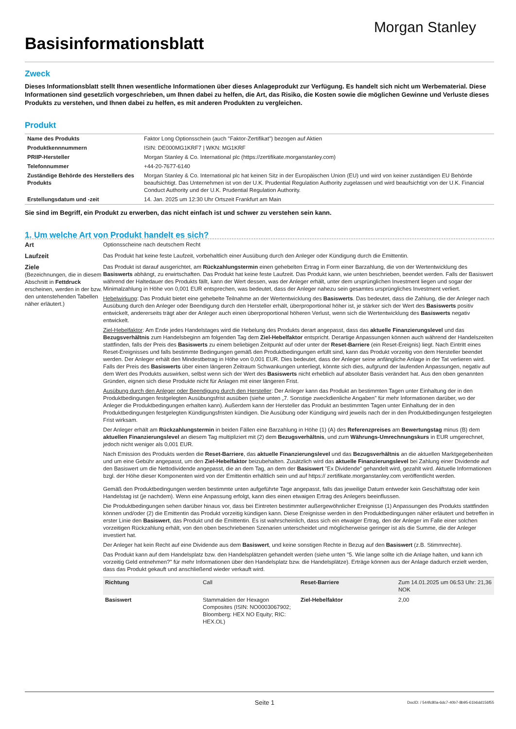Basisinformationsblatt
Morgan Stanley
Zweck
Dieses Informationsblatt stellt Ihnen wesentliche Informationen über dieses Anlageprodukt zur Verfügung. Es handelt sich nicht um Werbematerial. Diese Informationen sind gesetzlich vorgeschrieben, um Ihnen dabei zu helfen, die Art, das Risiko, die Kosten sowie die möglichen Gewinne und Verluste dieses Produkts zu verstehen, und Ihnen dabei zu helfen, es mit anderen Produkten zu vergleichen.
Produkt
| Name des Produkts | Faktor Long Optionsschein (auch "Faktor-Zertifikat") bezogen auf Aktien |
| Produktkennnummern | ISIN: DE000MG1KRF7 / WKN: MG1KRF |
| PRIIP-Hersteller | Morgan Stanley & Co. International plc (https://zertifikate.morganstanley.com) |
| Telefonnummer | +44-20-7677-6140 |
| Zuständige Behörde des Herstellers des Produkts | Morgan Stanley & Co. International plc hat keinen Sitz in der Europäischen Union (EU) und wird von keiner zuständigen EU Behörde beaufsichtigt. Das Unternehmen ist von der U.K. Prudential Regulation Authority zugelassen und wird beaufsichtigt von der U.K. Financial Conduct Authority und der U.K. Prudential Regulation Authority. |
| Erstellungsdatum und -zeit | 14. Jan. 2025 um 12:30 Uhr Ortszeit Frankfurt am Main |
Sie sind im Begriff, ein Produkt zu erwerben, das nicht einfach ist und schwer zu verstehen sein kann.
1. Um welche Art von Produkt handelt es sich?
Art Optionsscheine nach deutschem Recht
Laufzeit Das Produkt hat keine feste Laufzeit, vorbehaltlich einer Ausübung durch den Anleger oder Kündigung durch die Emittentin.
Ziele
(Bezeichnungen, die in diesem Abschnitt in Fettdruck erscheinen, werden in der bzw. den untenstehenden Tabellen näher erläutert.)
Das Produkt ist darauf ausgerichtet, am Rückzahlungstermin einen gehebelten Ertrag in Form einer Barzahlung, die von der Wertentwicklung des Basiswerts abhängt, zu erwirtschaften. Das Produkt hat keine feste Laufzeit. Das Produkt kann, wie unten beschrieben, beendet werden. Falls der Basiswert während der Haltedauer des Produkts fällt, kann der Wert dessen, was der Anleger erhält, unter dem ursprünglichen Investment liegen und sogar der Minimalzahlung in Höhe von 0,001 EUR entsprechen, was bedeutet, dass der Anleger nahezu sein gesamtes ursprüngliches Investment verliert.
Hebelwirkung: Das Produkt bietet eine gehebelte Teilnahme an der Wertentwicklung des Basiswerts. Das bedeutet, dass die Zahlung, die der Anleger nach Ausübung durch den Anleger oder Beendigung durch den Hersteller erhält, überproportional höher ist, je stärker sich der Wert des Basiswerts positiv entwickelt, andererseits trägt aber der Anleger auch einen überproportional höheren Verlust, wenn sich die Wertentwicklung des Basiswerts negativ entwickelt.
Ziel-Hebelfaktor: Am Ende jedes Handelstages wird die Hebelung des Produkts derart angepasst, dass das aktuelle Finanzierungslevel und das Bezugsverhältnis zum Handelsbeginn am folgenden Tag dem Ziel-Hebelfaktor entspricht. Derartige Anpassungen können auch während der Handelszeiten stattfinden, falls der Preis des Basiswerts zu einem beliebigen Zeitpunkt auf oder unter der Reset-Barriere (ein Reset-Ereignis) liegt. Nach Eintritt eines Reset-Ereignisses und falls bestimmte Bedingungen gemäß den Produktbedingungen erfüllt sind, kann das Produkt vorzeitig von dem Hersteller beendet werden. Der Anleger erhält den Mindestbetrag in Höhe von 0,001 EUR. Dies bedeutet, dass der Anleger seine anfängliche Anlage in der Tat verlieren wird. Falls der Preis des Basiswerts über einen längeren Zeitraum Schwankungen unterliegt, könnte sich dies, aufgrund der laufenden Anpassungen, negativ auf dem Wert des Produkts auswirken, selbst wenn sich der Wert des Basiswerts nicht erheblich auf absoluter Basis verändert hat. Aus den oben genannten Gründen, eignen sich diese Produkte nicht für Anlagen mit einer längeren Frist.
Ausübung durch den Anleger oder Beendigung durch den Hersteller: Der Anleger kann das Produkt an bestimmten Tagen unter Einhaltung der in den Produktbedingungen festgelegten Ausübungsfrist ausüben (siehe unten „7. Sonstige zweckdienliche Angaben" für mehr Informationen darüber, wo der Anleger die Produktbedingungen erhalten kann). Außerdem kann der Hersteller das Produkt an bestimmten Tagen unter Einhaltung der in den Produktbedingungen festgelegten Kündigungsfristen kündigen. Die Ausübung oder Kündigung wird jeweils nach der in den Produktbedingungen festgelegten Frist wirksam.
Der Anleger erhält am Rückzahlungstermin in beiden Fällen eine Barzahlung in Höhe (1) (A) des Referenzpreises am Bewertungstag minus (B) dem aktuellen Finanzierungslevel an diesem Tag multipliziert mit (2) dem Bezugsverhältnis, und zum Währungs-Umrechnungskurs in EUR umgerechnet, jedoch nicht weniger als 0,001 EUR.
Nach Emission des Produkts werden die Reset-Barriere, das aktuelle Finanzierungslevel und das Bezugsverhältnis an die aktuellen Marktgegebenheiten und um eine Gebühr angepasst, um den Ziel-Hebelfaktor beizubehalten. Zusätzlich wird das aktuelle Finanzierungslevel bei Zahlung einer Dividende auf den Basiswert um die Nettodividende angepasst, die an dem Tag, an dem der Basiswert "Ex Dividende" gehandelt wird, gezahlt wird. Aktuelle Informationen bzgl. der Höhe dieser Komponenten wird von der Emittentin erhältlich sein und auf https:// zertifikate.morganstanley.com veröffentlicht werden.
Gemäß den Produktbedingungen werden bestimmte unten aufgeführte Tage angepasst, falls das jeweilige Datum entweder kein Geschäftstag oder kein Handelstag ist (je nachdem). Wenn eine Anpassung erfolgt, kann dies einen etwaigen Ertrag des Anlegers beeinflussen.
Die Produktbedingungen sehen darüber hinaus vor, dass bei Eintreten bestimmter außergewöhnlicher Ereignisse (1) Anpassungen des Produkts stattfinden können und/oder (2) die Emittentin das Produkt vorzeitig kündigen kann. Diese Ereignisse werden in den Produktbedingungen näher erläutert und betreffen in erster Linie den Basiswert, das Produkt und die Emittentin. Es ist wahrscheinlich, dass sich ein etwaiger Ertrag, den der Anleger im Falle einer solchen vorzeitigen Rückzahlung erhält, von den oben beschriebenen Szenarien unterscheidet und möglicherweise geringer ist als die Summe, die der Anleger investiert hat.
Der Anleger hat kein Recht auf eine Dividende aus dem Basiswert, und keine sonstigen Rechte in Bezug auf den Basiswert (z.B. Stimmrechte).
Das Produkt kann auf dem Handelsplatz bzw. den Handelsplätzen gehandelt werden (siehe unten "5. Wie lange sollte ich die Anlage halten, und kann ich vorzeitig Geld entnehmen?" für mehr Informationen über den Handelsplatz bzw. die Handelsplätze). Erträge können aus der Anlage dadurch erzielt werden, dass das Produkt gekauft und anschließend wieder verkauft wird.
| Richtung | Call | Reset-Barriere | Zum 14.01.2025 um 06:53 Uhr: 21,36 NOK |
| Basiswert | Stammaktien der Hexagon Composites (ISIN: NO0003067902; Bloomberg: HEX NO Equity; RIC: HEX.OL) | Ziel-Hebelfaktor | 2,00 |
Seite 1 DocID: / 544fc80a-6dc7-40b7-8b95-61b6dd156f55